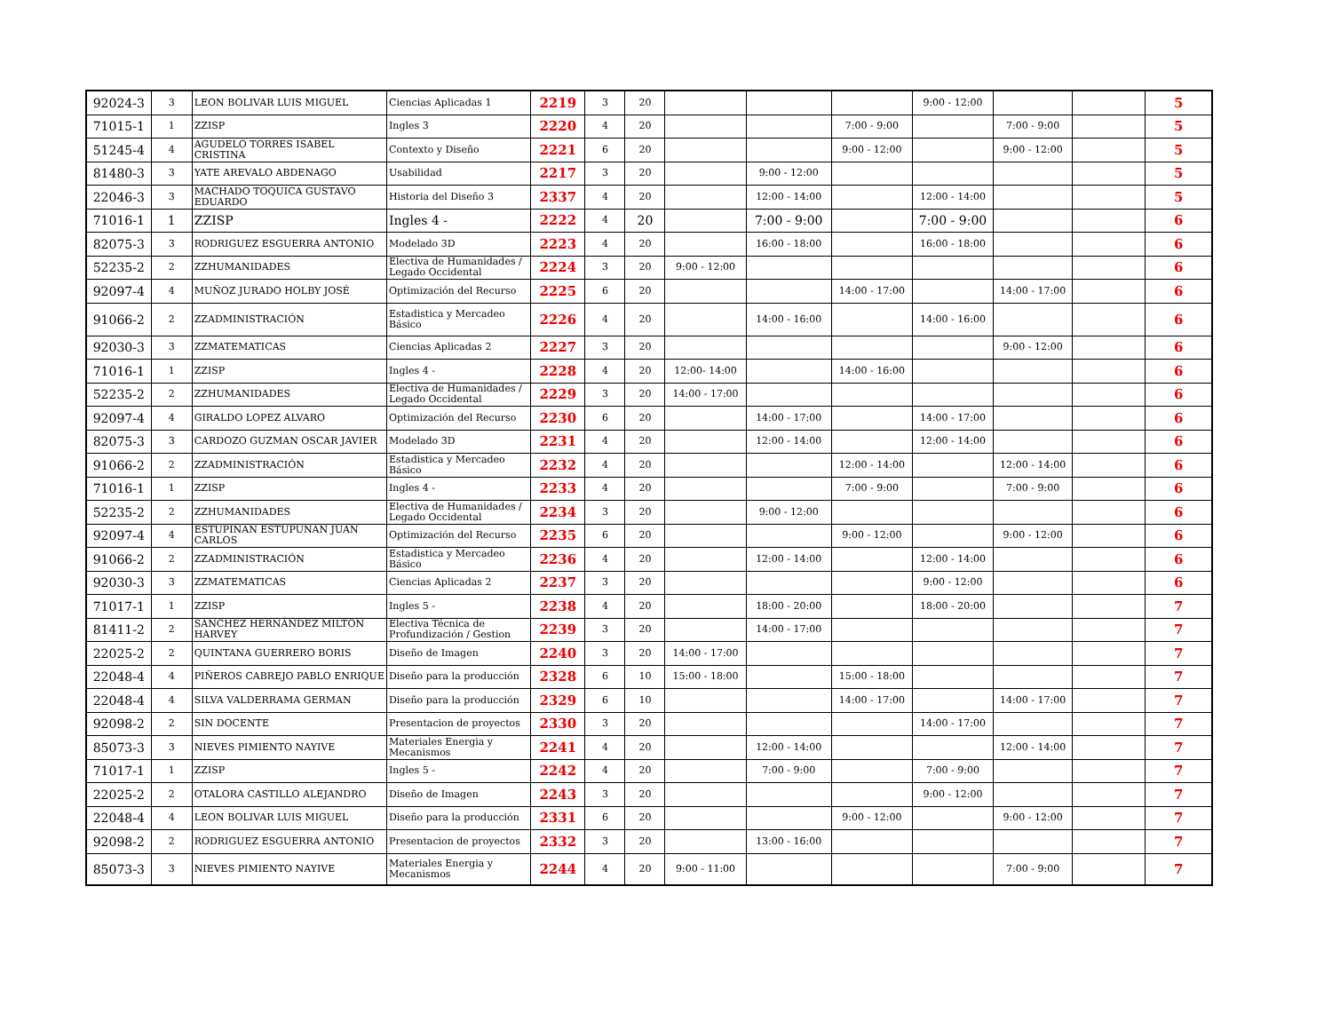| 92024-3 | 3 | LEON BOLIVAR LUIS MIGUEL | Ciencias Aplicadas 1 | 2219 | 3 | 20 | | | | 9:00 - 12:00 | | | 5 |
| 71015-1 | 1 | ZZISP | Ingles 3 | 2220 | 4 | 20 | | | 7:00 - 9:00 | | 7:00 - 9:00 | | 5 |
| 51245-4 | 4 | AGUDELO TORRES ISABEL CRISTINA | Contexto y Diseño | 2221 | 6 | 20 | | | 9:00 - 12:00 | | 9:00 - 12:00 | | 5 |
| 81480-3 | 3 | YATE AREVALO ABDENAGO | Usabilidad | 2217 | 3 | 20 | | 9:00 - 12:00 | | | | | 5 |
| 22046-3 | 3 | MACHADO TOQUICA GUSTAVO EDUARDO | Historia del Diseño 3 | 2337 | 4 | 20 | | 12:00 - 14:00 | | 12:00 - 14:00 | | | 5 |
| 71016-1 | 1 | ZZISP | Ingles 4 - | 2222 | 4 | 20 | | 7:00 - 9:00 | | 7:00 - 9:00 | | | 6 |
| 82075-3 | 3 | RODRIGUEZ ESGUERRA ANTONIO | Modelado 3D | 2223 | 4 | 20 | | 16:00 - 18:00 | | 16:00 - 18:00 | | | 6 |
| 52235-2 | 2 | ZZHUMANIDADES | Electiva de Humanidades / Legado Occidental | 2224 | 3 | 20 | 9:00 - 12:00 | | | | | | 6 |
| 92097-4 | 4 | MUÑOZ JURADO HOLBY JOSÉ | Optimización del Recurso | 2225 | 6 | 20 | | | 14:00 - 17:00 | | 14:00 - 17:00 | | 6 |
| 91066-2 | 2 | ZZADMINISTRACIÓN | Estadistica y Mercadeo Básico | 2226 | 4 | 20 | | 14:00 - 16:00 | | 14:00 - 16:00 | | | 6 |
| 92030-3 | 3 | ZZMATEMATICAS | Ciencias Aplicadas 2 | 2227 | 3 | 20 | | | | | 9:00 - 12:00 | | 6 |
| 71016-1 | 1 | ZZISP | Ingles 4 - | 2228 | 4 | 20 | 12:00- 14:00 | | 14:00 - 16:00 | | | | 6 |
| 52235-2 | 2 | ZZHUMANIDADES | Electiva de Humanidades / Legado Occidental | 2229 | 3 | 20 | 14:00 - 17:00 | | | | | | 6 |
| 92097-4 | 4 | GIRALDO LOPEZ ALVARO | Optimización del Recurso | 2230 | 6 | 20 | | 14:00 - 17:00 | | 14:00 - 17:00 | | | 6 |
| 82075-3 | 3 | CARDOZO GUZMAN OSCAR JAVIER | Modelado 3D | 2231 | 4 | 20 | | 12:00 - 14:00 | | 12:00 - 14:00 | | | 6 |
| 91066-2 | 2 | ZZADMINISTRACIÓN | Estadistica y Mercadeo Básico | 2232 | 4 | 20 | | | 12:00 - 14:00 | | 12:00 - 14:00 | | 6 |
| 71016-1 | 1 | ZZISP | Ingles 4 - | 2233 | 4 | 20 | | | 7:00 - 9:00 | | 7:00 - 9:00 | | 6 |
| 52235-2 | 2 | ZZHUMANIDADES | Electiva de Humanidades / Legado Occidental | 2234 | 3 | 20 | | 9:00 - 12:00 | | | | | 6 |
| 92097-4 | 4 | ESTUPIÑAN ESTUPUÑAN JUAN CARLOS | Optimización del Recurso | 2235 | 6 | 20 | | | 9:00 - 12:00 | | 9:00 - 12:00 | | 6 |
| 91066-2 | 2 | ZZADMINISTRACIÓN | Estadistica y Mercadeo Básico | 2236 | 4 | 20 | | 12:00 - 14:00 | | 12:00 - 14:00 | | | 6 |
| 92030-3 | 3 | ZZMATEMATICAS | Ciencias Aplicadas 2 | 2237 | 3 | 20 | | | | 9:00 - 12:00 | | | 6 |
| 71017-1 | 1 | ZZISP | Ingles 5 - | 2238 | 4 | 20 | | 18:00 - 20:00 | | 18:00 - 20:00 | | | 7 |
| 81411-2 | 2 | SÁNCHEZ HERNÁNDEZ MILTON HARVEY | Electiva Técnica de Profundización / Gestion | 2239 | 3 | 20 | | 14:00 - 17:00 | | | | | 7 |
| 22025-2 | 2 | QUINTANA GUERRERO BORIS | Diseño de Imagen | 2240 | 3 | 20 | 14:00 - 17:00 | | | | | | 7 |
| 22048-4 | 4 | PIÑEROS CABREJO PABLO ENRIQUE | Diseño para la producción | 2328 | 6 | 10 | 15:00 - 18:00 | | 15:00 - 18:00 | | | | 7 |
| 22048-4 | 4 | SILVA VALDERRAMA GERMAN | Diseño para la producción | 2329 | 6 | 10 | | | 14:00 - 17:00 | | 14:00 - 17:00 | | 7 |
| 92098-2 | 2 | SIN DOCENTE | Presentacion de proyectos | 2330 | 3 | 20 | | | | 14:00 - 17:00 | | | 7 |
| 85073-3 | 3 | NIEVES PIMIENTO NAYIVE | Materiales Energia y Mecanismos | 2241 | 4 | 20 | | 12:00 - 14:00 | | | 12:00 - 14:00 | | 7 |
| 71017-1 | 1 | ZZISP | Ingles 5 - | 2242 | 4 | 20 | | 7:00 - 9:00 | | 7:00 - 9:00 | | | 7 |
| 22025-2 | 2 | OTALORA CASTILLO ALEJANDRO | Diseño de Imagen | 2243 | 3 | 20 | | | | 9:00 - 12:00 | | | 7 |
| 22048-4 | 4 | LEON BOLIVAR LUIS MIGUEL | Diseño para la producción | 2331 | 6 | 20 | | | 9:00 - 12:00 | | 9:00 - 12:00 | | 7 |
| 92098-2 | 2 | RODRIGUEZ ESGUERRA ANTONIO | Presentacion de proyectos | 2332 | 3 | 20 | | 13:00 - 16:00 | | | | | 7 |
| 85073-3 | 3 | NIEVES PIMIENTO NAYIVE | Materiales Energia y Mecanismos | 2244 | 4 | 20 | 9:00 - 11:00 | | | | 7:00 - 9:00 | | 7 |